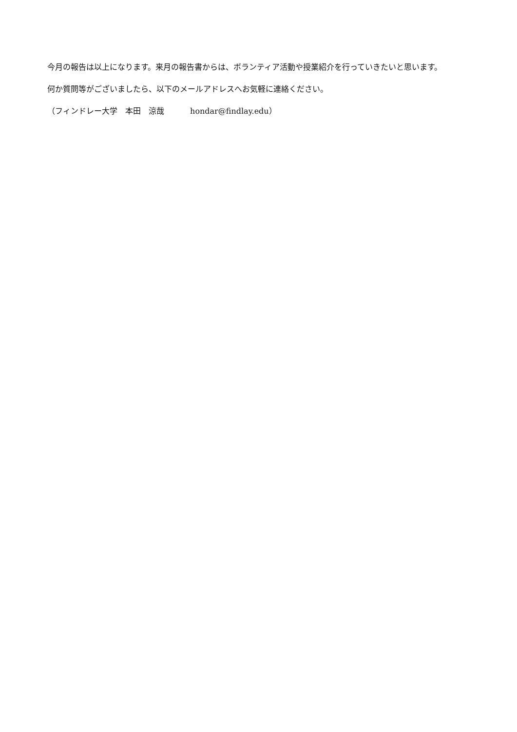今月の報告は以上になります。来月の報告書からは、ボランティア活動や授業紹介を行っていきたいと思います。
何か質問等がございましたら、以下のメールアドレスへお気軽に連絡ください。
（フィンドレー大学　本田　涼哉　　　 hondar@findlay.edu）